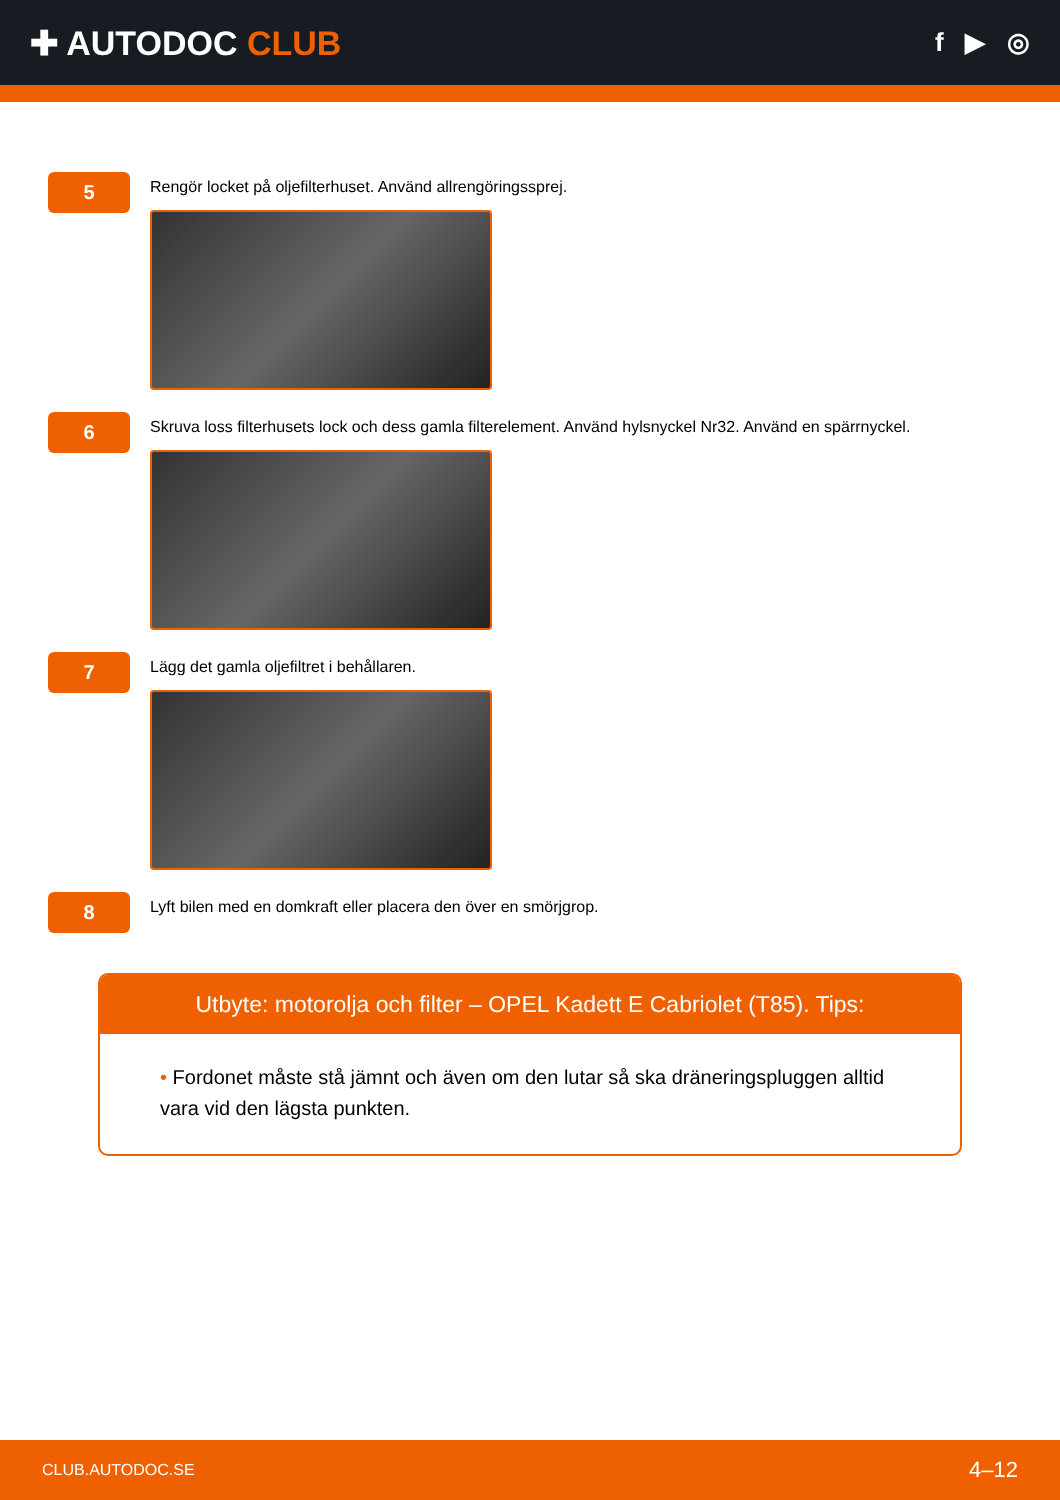✚ AUTODOC CLUB
f ▶ ◎
5
Rengör locket på oljefilterhuset. Använd allrengöringssprej.
6
Skruva loss filterhusets lock och dess gamla filterelement. Använd hylsnyckel Nr32. Använd en spärrnyckel.
7
Lägg det gamla oljefiltret i behållaren.
8
Lyft bilen med en domkraft eller placera den över en smörjgrop.
Utbyte: motorolja och filter – OPEL Kadett E Cabriolet (T85). Tips:
• Fordonet måste stå jämnt och även om den lutar så ska dräneringspluggen alltid vara vid den lägsta punkten.
CLUB.AUTODOC.SE 4–12